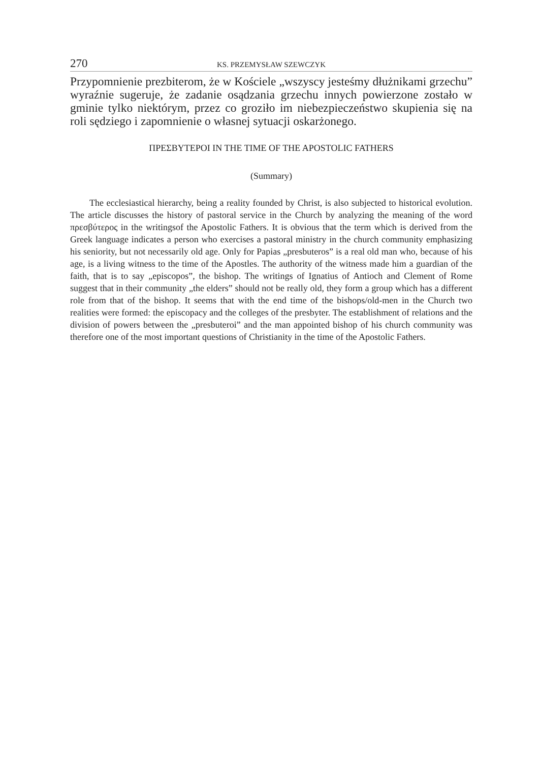270 KS. PRZEMYSŁAW SZEWCZYK
Przypomnienie prezbiterom, że w Kościele „wszyscy jesteśmy dłużnikami grzechu” wyraźnie sugeruje, że zadanie osądzania grzechu innych powierzone zostało w gminie tylko niektórym, przez co groziło im niebezpieczeństwo skupienia się na roli sędziego i zapomnienie o własnej sytuacji oskarżonego.
ΠΡΕΣΒΥΤΕΡΟΙ IN THE TIME OF THE APOSTOLIC FATHERS
(Summary)
The ecclesiastical hierarchy, being a reality founded by Christ, is also subjected to historical evolution. The article discusses the history of pastoral service in the Church by analyzing the meaning of the word πρεσβύτερος in the writingsof the Apostolic Fathers. It is obvious that the term which is derived from the Greek language indicates a person who exercises a pastoral ministry in the church community emphasizing his seniority, but not necessarily old age. Only for Papias „presbuteros” is a real old man who, because of his age, is a living witness to the time of the Apostles. The authority of the witness made him a guardian of the faith, that is to say „episcopos”, the bishop. The writings of Ignatius of Antioch and Clement of Rome suggest that in their community „the elders” should not be really old, they form a group which has a different role from that of the bishop. It seems that with the end time of the bishops/old-men in the Church two realities were formed: the episcopacy and the colleges of the presbyter. The establishment of relations and the division of powers between the „presbuteroi” and the man appointed bishop of his church community was therefore one of the most important questions of Christianity in the time of the Apostolic Fathers.